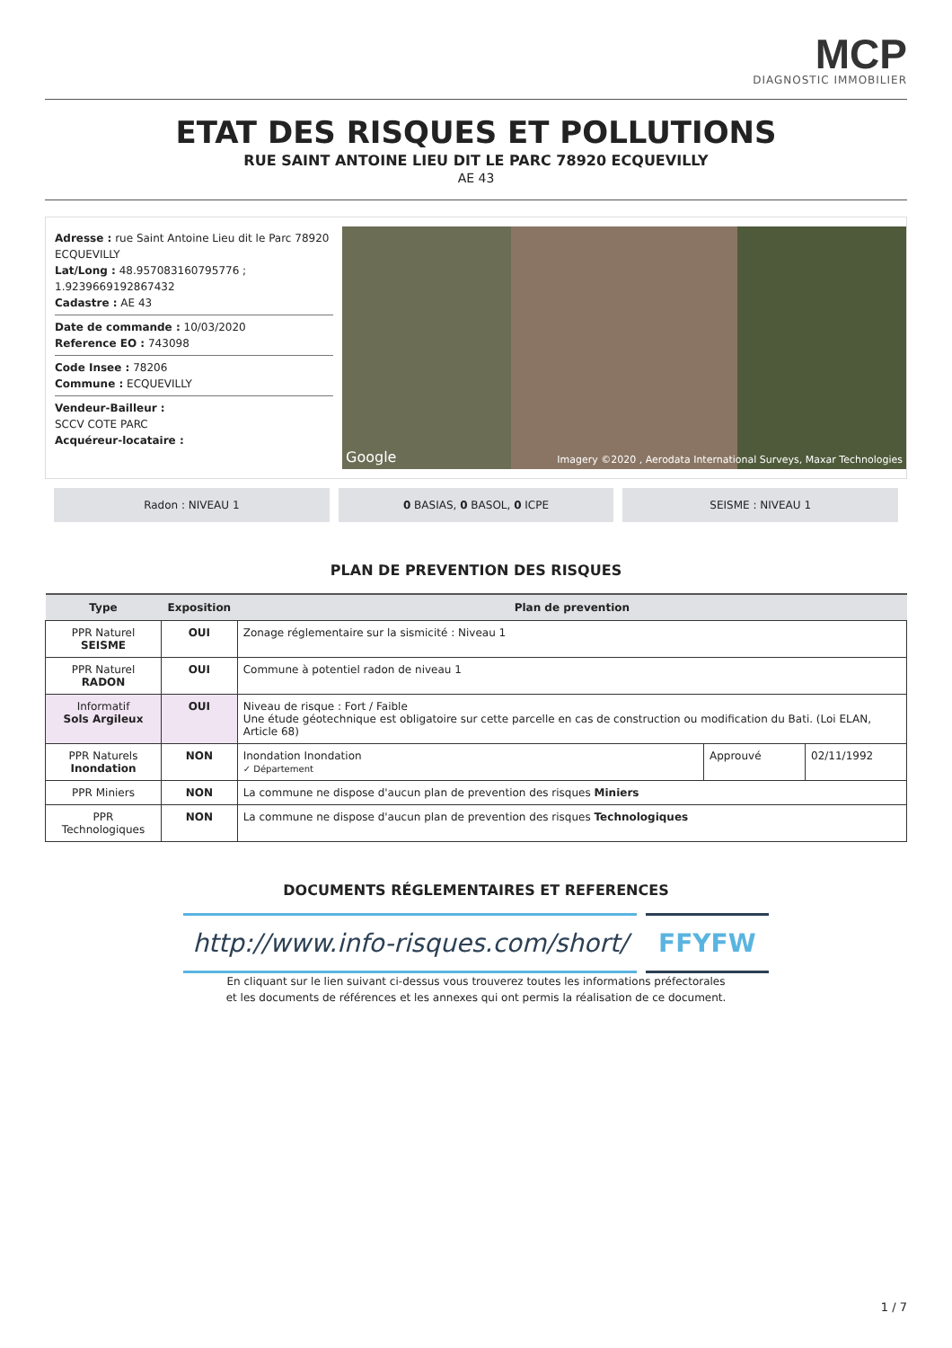MCP
DIAGNOSTIC IMMOBILIER
ETAT DES RISQUES ET POLLUTIONS
RUE SAINT ANTOINE LIEU DIT LE PARC 78920 ECQUEVILLY
AE 43
Adresse : rue Saint Antoine Lieu dit le Parc 78920 ECQUEVILLY
Lat/Long : 48.957083160795776 ; 1.9239669192867432
Cadastre : AE 43
Date de commande : 10/03/2020
Reference EO : 743098
Code Insee : 78206
Commune : ECQUEVILLY
Vendeur-Bailleur :
SCCV COTE PARC
Acquéreur-locataire :
Google Imagery ©2020 , Aerodata International Surveys, Maxar Technologies
Radon : NIVEAU 1 0 BASIAS, 0 BASOL, 0 ICPE SEISME : NIVEAU 1
PLAN DE PREVENTION DES RISQUES
| Type | Exposition | Plan de prevention | | |
| --- | --- | --- | --- | --- |
| PPR Naturel SEISME | OUI | Zonage réglementaire sur la sismicité : Niveau 1 | | |
| PPR Naturel RADON | OUI | Commune à potentiel radon de niveau 1 | | |
| Informatif Sols Argileux | OUI | Niveau de risque : Fort / Faible Une étude géotechnique est obligatoire sur cette parcelle en cas de construction ou modification du Bati. (Loi ELAN, Article 68) | | |
| PPR Naturels Inondation | NON | Inondation Inondation ✓ Département | Approuvé | 02/11/1992 |
| PPR Miniers | NON | La commune ne dispose d'aucun plan de prevention des risques Miniers | | |
| PPR Technologiques | NON | La commune ne dispose d'aucun plan de prevention des risques Technologiques | | |
DOCUMENTS RÉGLEMENTAIRES ET REFERENCES
http://www.info-risques.com/short/
FFYFW
En cliquant sur le lien suivant ci-dessus vous trouverez toutes les informations préfectorales
et les documents de références et les annexes qui ont permis la réalisation de ce document.
1 / 7